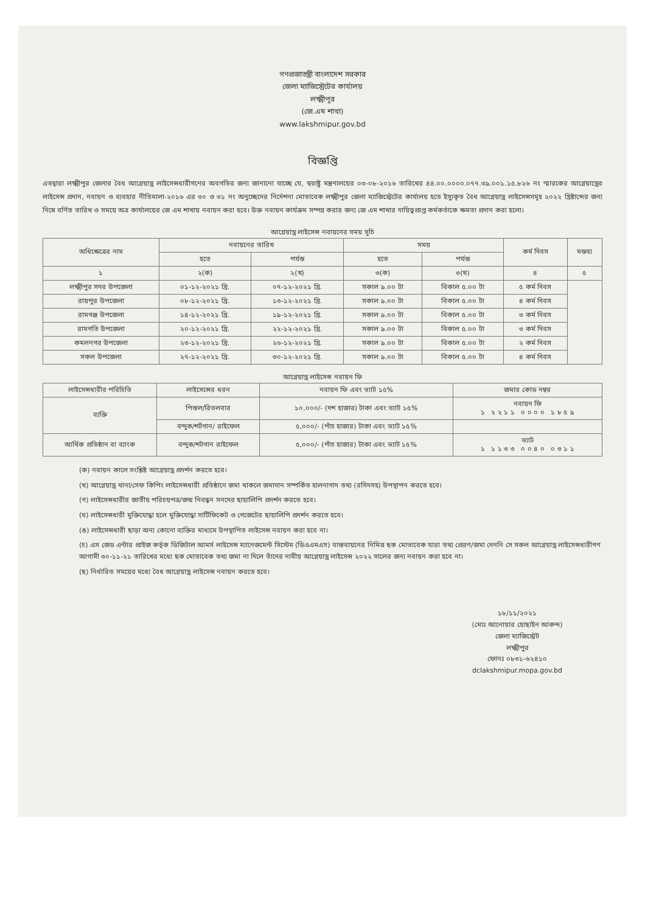গণপ্রজাতন্ত্রী বাংলাদেশ সরকার
জেলা ম্যাজিস্ট্রেটের কার্যালয়
লক্ষ্মীপুর
(জে.এম শাখা)
www.lakshmipur.gov.bd
বিজ্ঞপ্তি
এতদ্বারা লক্ষ্মীপুর জেলার বৈধ আগ্নেয়াস্ত্র লাইসেন্সধারীগণের অবগতির জন্য জানানো যাচ্ছে যে, স্বরাষ্ট্র মন্ত্রণালয়ের ০৩-০৮-২০১৬ তারিখের ৪৪.০০.০০০০.০৭৭.৩৯.০০১.১৫.৮২৬ নং স্মারকের আগ্নেয়াস্ত্রের লাইসেন্স প্রদান, নবায়ন ও ব্যবহার নীতিমালা-২০১৬ এর ৩০ ও ৩১ নং অনুচ্ছেদের নির্দেশনা মোতাবেক লক্ষ্মীপুর জেলা ম্যাজিস্ট্রেটের কার্যালয় হতে ইস্যুকৃত বৈধ আগ্নেয়াস্ত্র লাইসেন্সসমূহ ২০২২ খ্রিষ্টাব্দের জন্য নিম্নে বর্ণিত তারিখ ও সময়ে অত্র কার্যালয়ের জে এম শাখায় নবায়ন করা হবে। উক্ত নবায়ন কার্যক্রম সম্পন্ন করার জন্য জে এম শাখার দায়িত্বপ্রাপ্ত কর্মকর্তাকে ক্ষমতা প্রদান করা হলো।
আগ্নেয়াস্ত্র লাইসেন্স নবায়নের সময় সূচি
| অধিক্ষেত্রের নাম | নবায়নের তারিখ | | সময় | | কর্ম দিবস | মন্তব্য |
| --- | --- | --- | --- | --- | --- | --- |
| | হতে | পর্যন্ত | হতে | পর্যন্ত | | |
| ১ | ২(ক) | ২(খ) | ৩(ক) | ৩(খ) | ৪ | ৫ |
| লক্ষ্মীপুর সদর উপজেলা | ০১-১২-২০২১ খ্রি. | ০৭-১২-২০২১ খ্রি. | সকাল ৯.০০ টা | বিকাল ৫.০০ টা | ৫ কর্ম দিবস | |
| রায়পুর উপজেলা | ০৮-১২-২০২১ খ্রি. | ১৩-১২-২০২১ খ্রি. | সকাল ৯.০০ টা | বিকাল ৫.০০ টা | ৪ কর্ম দিবস | |
| রামগঞ্জ উপজেলা | ১৪-১২-২০২১ খ্রি. | ১৯-১২-২০২১ খ্রি. | সকাল ৯.০০ টা | বিকাল ৫.০০ টা | ৩ কর্ম দিবস | |
| রামগতি উপজেলা | ২০-১২-২০২১ খ্রি. | ২২-১২-২০২১ খ্রি. | সকাল ৯.০০ টা | বিকাল ৫.০০ টা | ৩ কর্ম দিবস | |
| কমলনগর উপজেলা | ২৩-১২-২০২১ খ্রি. | ২৬-১২-২০২১ খ্রি. | সকাল ৯.০০ টা | বিকাল ৫.০০ টা | ২ কর্ম দিবস | |
| সকল উপজেলা | ২৭-১২-২০২১ খ্রি. | ৩০-১২-২০২১ খ্রি. | সকাল ৯.০০ টা | বিকাল ৫.০০ টা | ৪ কর্ম দিবস | |
আগ্নেয়াস্ত্র লাইসেন্স নবায়ন ফি
| লাইসেন্সধারীর পরিচিতি | লাইসেন্সের ধরন | নবায়ন ফি এবং ভ্যাট ১৫% | জমার কোড নম্বর |
| --- | --- | --- | --- |
| ব্যক্তি | পিস্তল/রিভলবার | ১০,০০০/- (দশ হাজার) টাকা এবং ভ্যাট ১৫% | নবায়ন ফি ১ ২ ২ ১ ১ ০ ০ ০ ০ ১ ৮ ৫ ৯ |
| | বন্দুক/শর্টগান/ রাইফেল | ৫,০০০/- (পাঁচ হাজার) টাকা এবং ভ্যাট ১৫% | |
| আর্থিক প্রতিষ্ঠান বা ব্যাংক | বন্দুক/শটগান রাইফেল | ৫,০০০/- (পাঁচ হাজার) টাকা এবং ভ্যাট ১৫% | ভ্যাট ১ ১ ১ ৩ ৩ ০ ০ ৪ ০ ০ ৩ ১ ১ |
(ক) নবায়ন কালে সংশ্লিষ্ট আগ্নেয়াস্ত্র প্রদর্শন করতে হবে।
(খ) আগ্নেয়াস্ত্র থানা/সেফ কিপিং লাইসেন্সধারী প্রতিষ্ঠানে জমা থাকলে জমাদান সম্পর্কিত হালনাগাদ তথ্য (রসিদসহ) উপস্থাপন করতে হবে।
(গ) লাইসেন্সধারীর জাতীয় পরিচয়পত্র/জন্ম নিবন্ধন সনদের ছায়ালিপি প্রদর্শন করতে হবে।
(ঘ) লাইসেন্সধারী মুক্তিযোদ্ধা হলে মুক্তিযোদ্ধা সার্টিফিকেট ও গেজেটের ছায়ালিপি প্রদর্শন করতে হবে।
(ঙ) লাইসেন্সধারী ছাড়া অন্য কোনো ব্যক্তির মাধ্যমে উপস্থাপিত লাইসেন্স নবায়ন করা হবে না।
(চ) এস জেড এন্টার প্রাইজ কর্তৃক ডিজিটাল আমর্স লাইসেন্স ম্যানেজমেন্ট সিস্টেম (ডিএএমএস) বাস্তবায়নের নিমিত্ত ছক মোতাবেক যারা তথ্য প্রেরণ/জমা দেননি সে সকল আগ্নেয়াস্ত্র লাইসেন্সধারীগণ আগামী ৩০-১১-২১ তারিখের মধ্যে ছক মোতাবেক তথ্য জমা না দিলে তাঁদের নামীয় আগ্নেয়াস্ত্র লাইসেন্স ২০২২ সালের জন্য নবায়ন করা হবে না।
(ছ) নির্ধারিত সময়ের মধ্যে বৈধ আগ্নেয়াস্ত্র লাইসেন্স নবায়ন করতে হবে।
১৮/১১/২০২১
(মোঃ আনোয়ার হোছাইন আকন্দ)
জেলা ম্যাজিস্ট্রেট
লক্ষ্মীপুর
ফোনঃ ০৮৩১-৬২৪১০
dclakshmipur.mopa.gov.bd